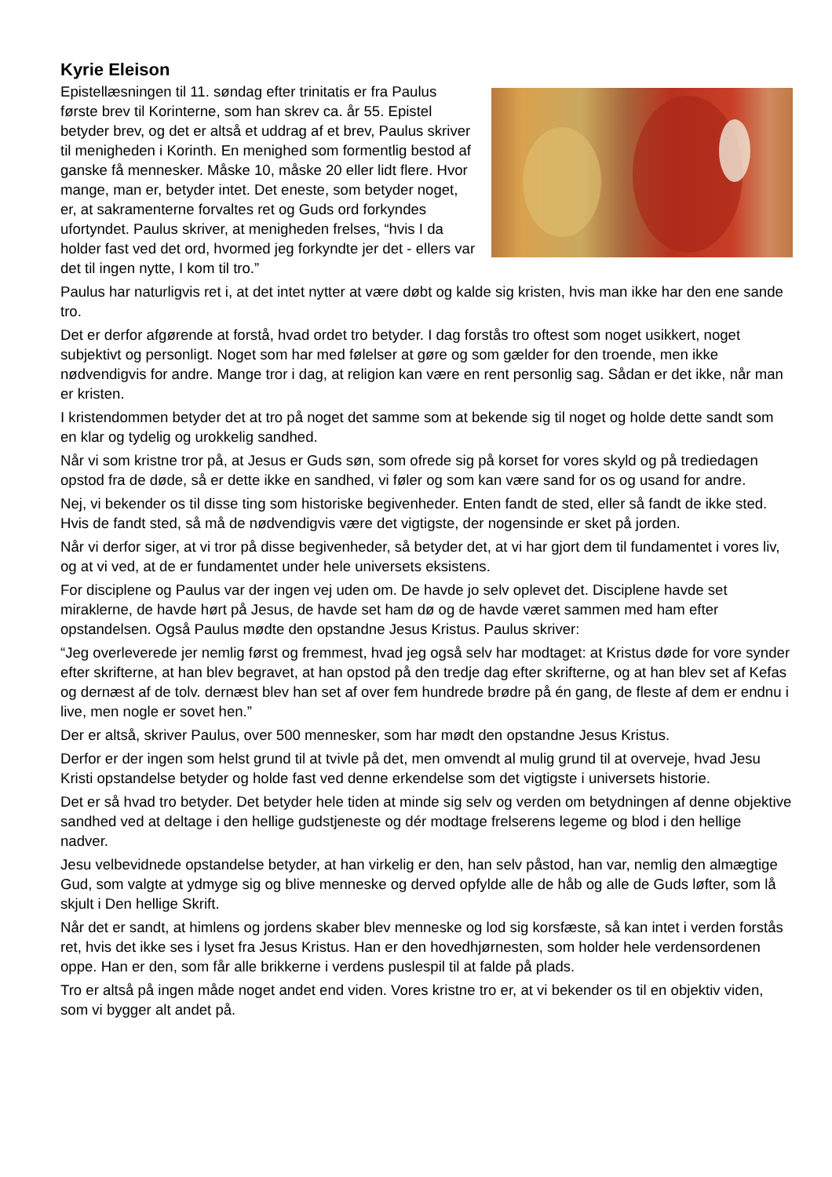Kyrie Eleison
Epistellæsningen til 11. søndag efter trinitatis er fra Paulus første brev til Korinterne, som han skrev ca. år 55. Epistel betyder brev, og det er altså et uddrag af et brev, Paulus skriver til menigheden i Korinth. En menighed som formentlig bestod af ganske få mennesker. Måske 10, måske 20 eller lidt flere. Hvor mange, man er, betyder intet. Det eneste, som betyder noget, er, at sakramenterne forvaltes ret og Guds ord forkyndes ufortyndet. Paulus skriver, at menigheden frelses, “hvis I da holder fast ved det ord, hvormed jeg forkyndte jer det - ellers var det til ingen nytte, I kom til tro.”
Paulus har naturligvis ret i, at det intet nytter at være døbt og kalde sig kristen, hvis man ikke har den ene sande tro.
Det er derfor afgørende at forstå, hvad ordet tro betyder. I dag forstås tro oftest som noget usikkert, noget subjektivt og personligt. Noget som har med følelser at gøre og som gælder for den troende, men ikke nødvendigvis for andre. Mange tror i dag, at religion kan være en rent personlig sag. Sådan er det ikke, når man er kristen.
I kristendommen betyder det at tro på noget det samme som at bekende sig til noget og holde dette sandt som en klar og tydelig og urokkelig sandhed.
Når vi som kristne tror på, at Jesus er Guds søn, som ofrede sig på korset for vores skyld og på trediedagen opstod fra de døde, så er dette ikke en sandhed, vi føler og som kan være sand for os og usand for andre.
Nej, vi bekender os til disse ting som historiske begivenheder. Enten fandt de sted, eller så fandt de ikke sted. Hvis de fandt sted, så må de nødvendigvis være det vigtigste, der nogensinde er sket på jorden.
Når vi derfor siger, at vi tror på disse begivenheder, så betyder det, at vi har gjort dem til fundamentet i vores liv, og at vi ved, at de er fundamentet under hele universets eksistens.
For disciplene og Paulus var der ingen vej uden om. De havde jo selv oplevet det. Disciplene havde set miraklerne, de havde hørt på Jesus, de havde set ham dø og de havde været sammen med ham efter opstandelsen. Også Paulus mødte den opstandne Jesus Kristus. Paulus skriver:
“Jeg overleverede jer nemlig først og fremmest, hvad jeg også selv har modtaget: at Kristus døde for vore synder efter skrifterne, at han blev begravet, at han opstod på den tredje dag efter skrifterne, og at han blev set af Kefas og dernæst af de tolv. dernæst blev han set af over fem hundrede brødre på én gang, de fleste af dem er endnu i live, men nogle er sovet hen.”
Der er altså, skriver Paulus, over 500 mennesker, som har mødt den opstandne Jesus Kristus.
Derfor er der ingen som helst grund til at tvivle på det, men omvendt al mulig grund til at overveje, hvad Jesu Kristi opstandelse betyder og holde fast ved denne erkendelse som det vigtigste i universets historie.
Det er så hvad tro betyder. Det betyder hele tiden at minde sig selv og verden om betydningen af denne objektive sandhed ved at deltage i den hellige gudstjeneste og dér modtage frelserens legeme og blod i den hellige nadver.
Jesu velbevidnede opstandelse betyder, at han virkelig er den, han selv påstod, han var, nemlig den almægtige Gud, som valgte at ydmyge sig og blive menneske og derved opfylde alle de håb og alle de Guds løfter, som lå skjult i Den hellige Skrift.
Når det er sandt, at himlens og jordens skaber blev menneske og lod sig korsfæste, så kan intet i verden forstås ret, hvis det ikke ses i lyset fra Jesus Kristus. Han er den hovedhjørnesten, som holder hele verdensordenen oppe. Han er den, som får alle brikkerne i verdens puslespil til at falde på plads.
Tro er altså på ingen måde noget andet end viden. Vores kristne tro er, at vi bekender os til en objektiv viden, som vi bygger alt andet på.